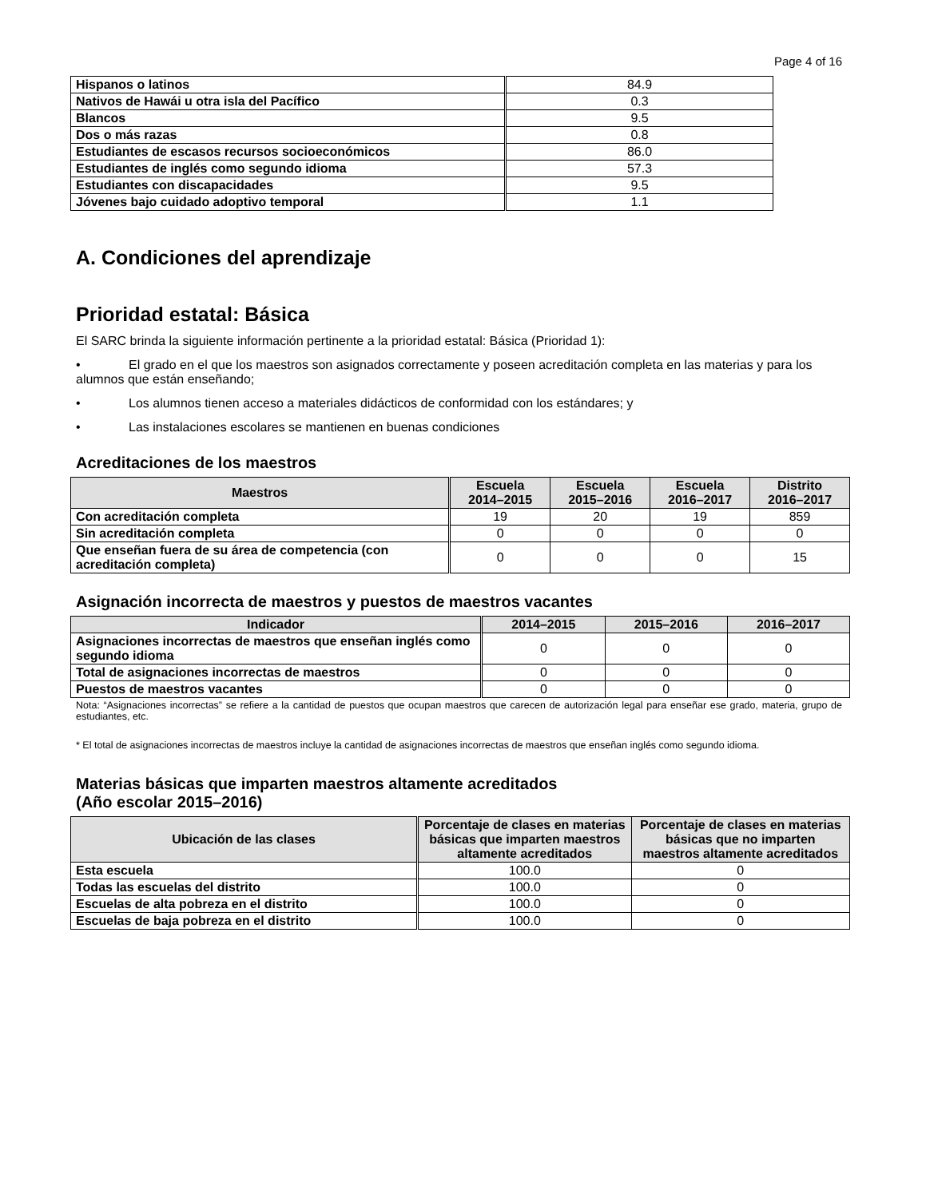Page 4 of 16
| Hispanos o latinos | 84.9 |
| Nativos de Hawái u otra isla del Pacífico | 0.3 |
| Blancos | 9.5 |
| Dos o más razas | 0.8 |
| Estudiantes de escasos recursos socioeconómicos | 86.0 |
| Estudiantes de inglés como segundo idioma | 57.3 |
| Estudiantes con discapacidades | 9.5 |
| Jóvenes bajo cuidado adoptivo temporal | 1.1 |
A. Condiciones del aprendizaje
Prioridad estatal: Básica
El SARC brinda la siguiente información pertinente a la prioridad estatal: Básica (Prioridad 1):
• El grado en el que los maestros son asignados correctamente y poseen acreditación completa en las materias y para los alumnos que están enseñando;
• Los alumnos tienen acceso a materiales didácticos de conformidad con los estándares; y
• Las instalaciones escolares se mantienen en buenas condiciones
Acreditaciones de los maestros
| Maestros | Escuela 2014–2015 | Escuela 2015–2016 | Escuela 2016–2017 | Distrito 2016–2017 |
| --- | --- | --- | --- | --- |
| Con acreditación completa | 19 | 20 | 19 | 859 |
| Sin acreditación completa | 0 | 0 | 0 | 0 |
| Que enseñan fuera de su área de competencia (con acreditación completa) | 0 | 0 | 0 | 15 |
Asignación incorrecta de maestros y puestos de maestros vacantes
| Indicador | 2014–2015 | 2015–2016 | 2016–2017 |
| --- | --- | --- | --- |
| Asignaciones incorrectas de maestros que enseñan inglés como segundo idioma | 0 | 0 | 0 |
| Total de asignaciones incorrectas de maestros | 0 | 0 | 0 |
| Puestos de maestros vacantes | 0 | 0 | 0 |
Nota: “Asignaciones incorrectas” se refiere a la cantidad de puestos que ocupan maestros que carecen de autorización legal para enseñar ese grado, materia, grupo de estudiantes, etc.
* El total de asignaciones incorrectas de maestros incluye la cantidad de asignaciones incorrectas de maestros que enseñan inglés como segundo idioma.
Materias básicas que imparten maestros altamente acreditados
(Año escolar 2015–2016)
| Ubicación de las clases | Porcentaje de clases en materias básicas que imparten maestros altamente acreditados | Porcentaje de clases en materias básicas que no imparten maestros altamente acreditados |
| --- | --- | --- |
| Esta escuela | 100.0 | 0 |
| Todas las escuelas del distrito | 100.0 | 0 |
| Escuelas de alta pobreza en el distrito | 100.0 | 0 |
| Escuelas de baja pobreza en el distrito | 100.0 | 0 |